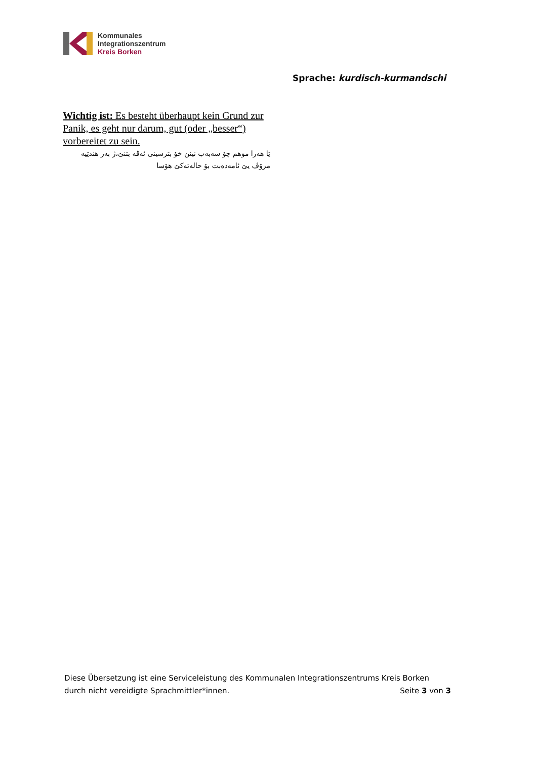Kommunales
Integrationszentrum
Kreis Borken
Sprache: kurdisch-kurmandschi
Wichtig ist: Es besteht überhaupt kein Grund zur Panik, es geht nur darum, gut (oder „besser“) vorbereitet zu sein.
ێا هەرا موهم چۆ سەبەب نینن خۆ بترسینی ئەڤە بتنێ،ژ بەر هندێیە مرۆڤ یێ ئامەدەبت بۆ حالەتەکێ هۆسا
Diese Übersetzung ist eine Serviceleistung des Kommunalen Integrationszentrums Kreis Borken
durch nicht vereidigte Sprachmittler*innen. Seite 3 von 3